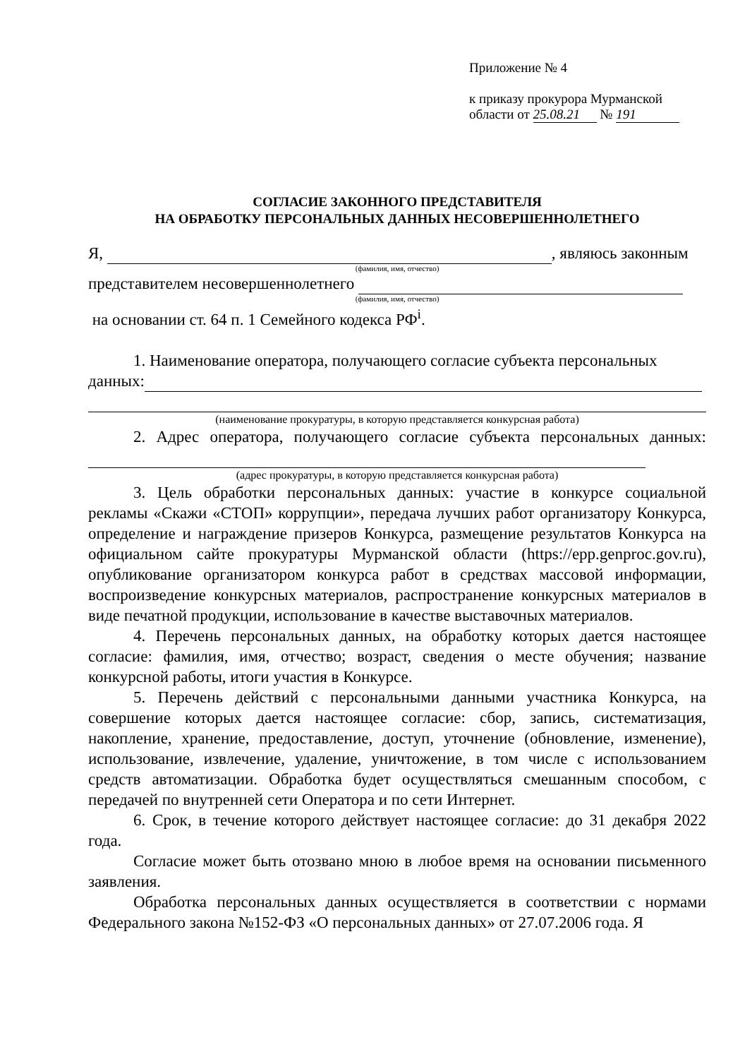Приложение № 4
к приказу прокурора Мурманской
области от 25.08.21 № 191
СОГЛАСИЕ ЗАКОННОГО ПРЕДСТАВИТЕЛЯ
НА ОБРАБОТКУ ПЕРСОНАЛЬНЫХ ДАННЫХ НЕСОВЕРШЕННОЛЕТНЕГО
Я, , являюсь законным
(фамилия, имя, отчество)
представителем несовершеннолетнего
(фамилия, имя, отчество)
на основании ст. 64 п. 1 Семейного кодекса РФ<sup>i</sup>.
1. Наименование оператора, получающего согласие субъекта персональных
данных:
(наименование прокуратуры, в которую представляется конкурсная работа)
2. Адрес оператора, получающего согласие субъекта персональных данных:
(адрес прокуратуры, в которую представляется конкурсная работа)
3. Цель обработки персональных данных: участие в конкурсе социальной рекламы «Скажи «СТОП» коррупции», передача лучших работ организатору Конкурса, определение и награждение призеров Конкурса, размещение результатов Конкурса на официальном сайте прокуратуры Мурманской области (https://epp.genproc.gov.ru), опубликование организатором конкурса работ в средствах массовой информации, воспроизведение конкурсных материалов, распространение конкурсных материалов в виде печатной продукции, использование в качестве выставочных материалов.
4. Перечень персональных данных, на обработку которых дается настоящее согласие: фамилия, имя, отчество; возраст, сведения о месте обучения; название конкурсной работы, итоги участия в Конкурсе.
5. Перечень действий с персональными данными участника Конкурса, на совершение которых дается настоящее согласие: сбор, запись, систематизация, накопление, хранение, предоставление, доступ, уточнение (обновление, изменение), использование, извлечение, удаление, уничтожение, в том числе с использованием средств автоматизации. Обработка будет осуществляться смешанным способом, с передачей по внутренней сети Оператора и по сети Интернет.
6. Срок, в течение которого действует настоящее согласие: до 31 декабря 2022 года.
Согласие может быть отозвано мною в любое время на основании письменного заявления.
Обработка персональных данных осуществляется в соответствии с нормами Федерального закона №152-ФЗ «О персональных данных» от 27.07.2006 года. Я